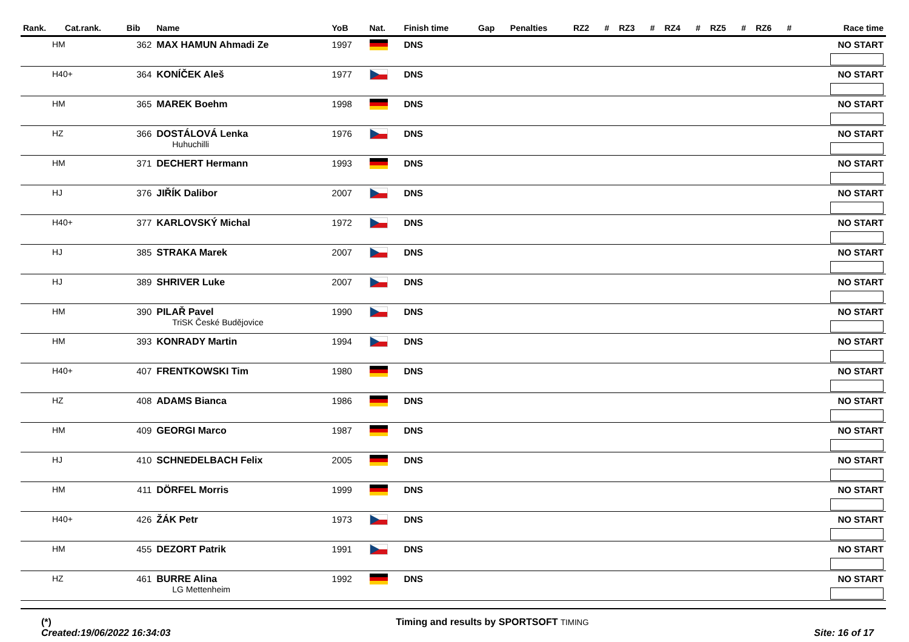| Rank. | Cat.rank. | Bib | Name | YoB | Nat. | Finish time | Gap | Penalties | RZ2 | # | RZ3 | # | RZ4 | # | RZ5 | # | RZ6 | # | Race time |
| --- | --- | --- | --- | --- | --- | --- | --- | --- | --- | --- | --- | --- | --- | --- | --- | --- | --- | --- | --- |
| HM | | 362 | MAX HAMUN Ahmadi Ze | 1997 | | DNS | | | | | | | | | | | | | NO START |
| H40+ | | 364 | KONÍČEK Aleš | 1977 | | DNS | | | | | | | | | | | | | NO START |
| HM | | 365 | MAREK Boehm | 1998 | | DNS | | | | | | | | | | | | | NO START |
| HZ | | 366 | DOSTÁLOVÁ Lenka Huhuchilli | 1976 | | DNS | | | | | | | | | | | | | NO START |
| HM | | 371 | DECHERT Hermann | 1993 | | DNS | | | | | | | | | | | | | NO START |
| HJ | | 376 | JIŘÍK Dalibor | 2007 | | DNS | | | | | | | | | | | | | NO START |
| H40+ | | 377 | KARLOVSKÝ Michal | 1972 | | DNS | | | | | | | | | | | | | NO START |
| HJ | | 385 | STRAKA Marek | 2007 | | DNS | | | | | | | | | | | | | NO START |
| HJ | | 389 | SHRIVER Luke | 2007 | | DNS | | | | | | | | | | | | | NO START |
| HM | | 390 | PILAŘ Pavel TriSK České Budějovice | 1990 | | DNS | | | | | | | | | | | | | NO START |
| HM | | 393 | KONRADY Martin | 1994 | | DNS | | | | | | | | | | | | | NO START |
| H40+ | | 407 | FRENTKOWSKI Tim | 1980 | | DNS | | | | | | | | | | | | | NO START |
| HZ | | 408 | ADAMS Bianca | 1986 | | DNS | | | | | | | | | | | | | NO START |
| HM | | 409 | GEORGI Marco | 1987 | | DNS | | | | | | | | | | | | | NO START |
| HJ | | 410 | SCHNEDELBACH Felix | 2005 | | DNS | | | | | | | | | | | | | NO START |
| HM | | 411 | DÖRFEL Morris | 1999 | | DNS | | | | | | | | | | | | | NO START |
| H40+ | | 426 | ŽÁK Petr | 1973 | | DNS | | | | | | | | | | | | | NO START |
| HM | | 455 | DEZORT Patrik | 1991 | | DNS | | | | | | | | | | | | | NO START |
| HZ | | 461 | BURRE Alina LG Mettenheim | 1992 | | DNS | | | | | | | | | | | | | NO START |
(*)
Created:19/06/2022 16:34:03
Timing and results by SPORTSOFT TIMING
Site: 16 of 17